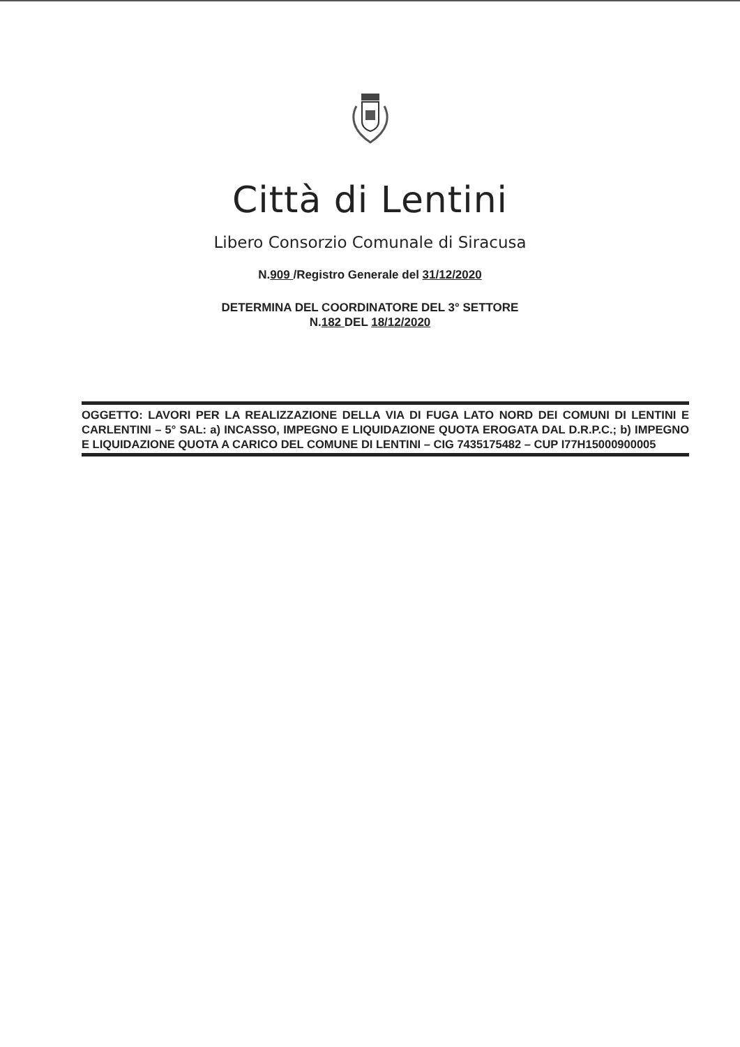Città di Lentini
Libero Consorzio Comunale di Siracusa
N.909 /Registro Generale del 31/12/2020
DETERMINA DEL COORDINATORE DEL 3° SETTORE
N.182 DEL 18/12/2020
OGGETTO: LAVORI PER LA REALIZZAZIONE DELLA VIA DI FUGA LATO NORD DEI COMUNI DI LENTINI E CARLENTINI – 5° SAL: a) INCASSO, IMPEGNO E LIQUIDAZIONE QUOTA EROGATA DAL D.R.P.C.; b) IMPEGNO E LIQUIDAZIONE QUOTA A CARICO DEL COMUNE DI LENTINI – CIG 7435175482 – CUP I77H15000900005